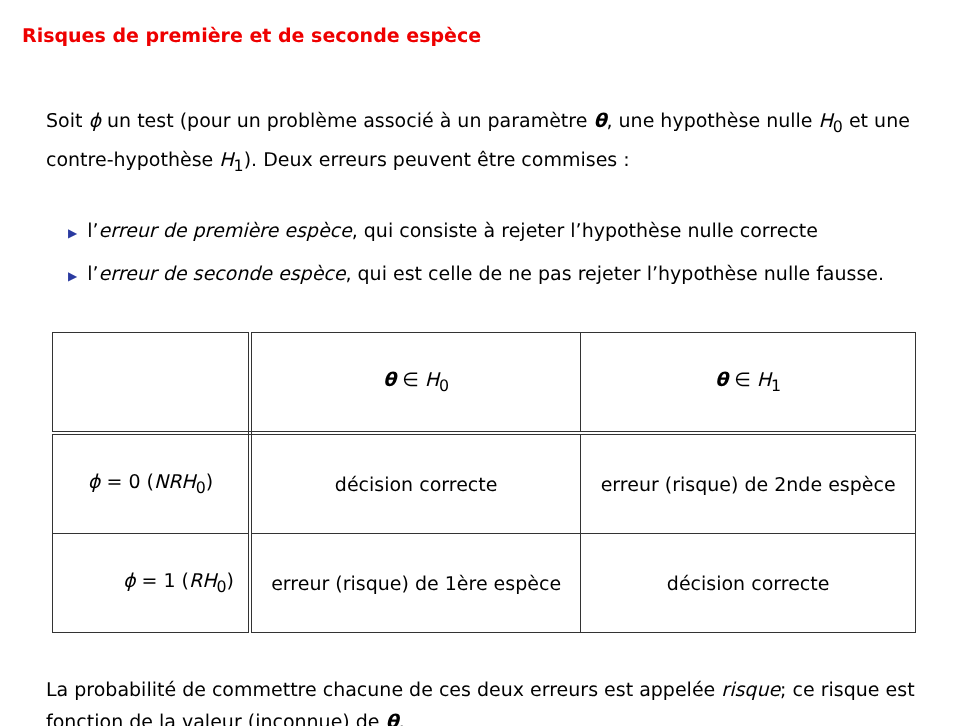Risques de première et de seconde espèce
Soit ϕ un test (pour un problème associé à un paramètre θ, une hypothèse nulle H<sub>0</sub> et une contre-hypothèse H<sub>1</sub>). Deux erreurs peuvent être commises :
▶ l’erreur de première espèce, qui consiste à rejeter l’hypothèse nulle correcte
▶ l’erreur de seconde espèce, qui est celle de ne pas rejeter l’hypothèse nulle fausse.
| | θ ∈ H<sub>0</sub> | θ ∈ H<sub>1</sub> |
| ϕ = 0 ( NRH<sub>0</sub>) | décision correcte | erreur (risque) de 2nde espèce |
| ϕ = 1 ( RH<sub>0</sub>) | erreur (risque) de 1ère espèce | décision correcte |
La probabilité de commettre chacune de ces deux erreurs est appelée risque; ce risque est fonction de la valeur (inconnue) de θ.